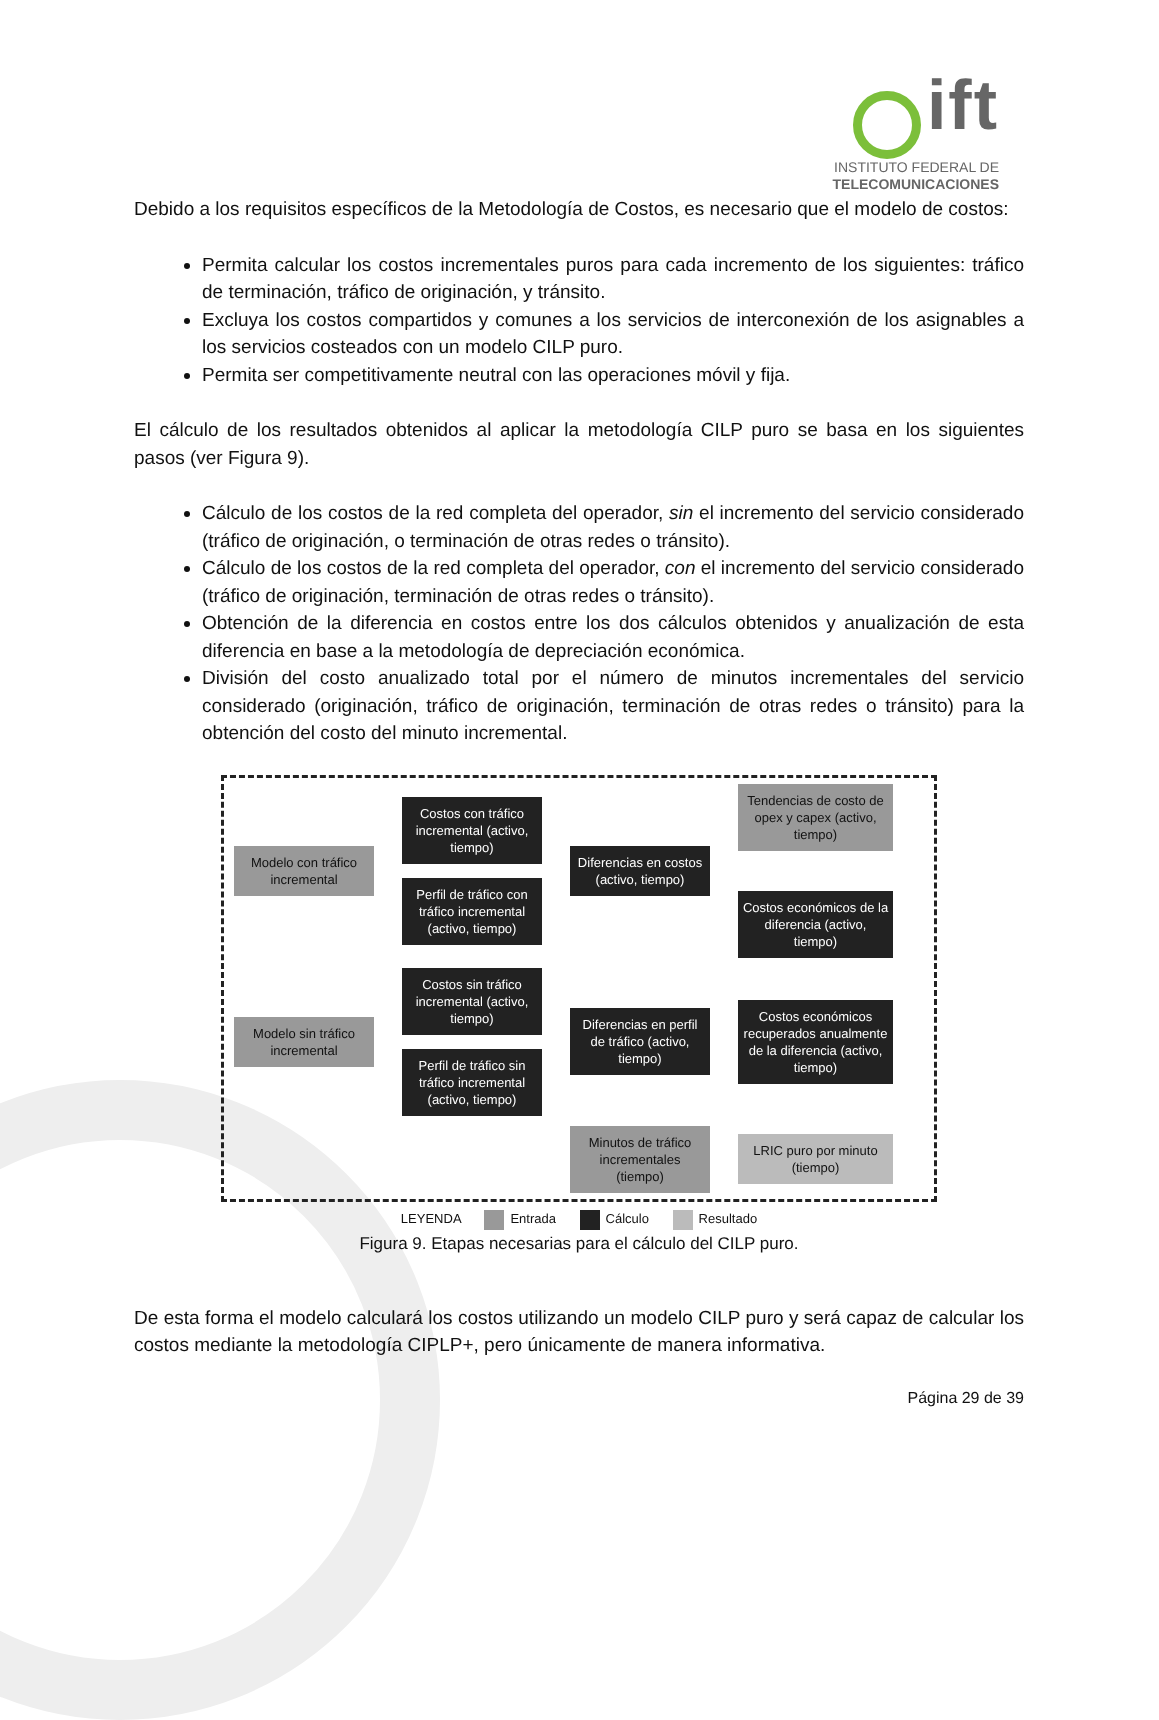ift
INSTITUTO FEDERAL DE
TELECOMUNICACIONES
Debido a los requisitos específicos de la Metodología de Costos, es necesario que el modelo de costos:
Permita calcular los costos incrementales puros para cada incremento de los siguientes: tráfico de terminación, tráfico de originación, y tránsito.
Excluya los costos compartidos y comunes a los servicios de interconexión de los asignables a los servicios costeados con un modelo CILP puro.
Permita ser competitivamente neutral con las operaciones móvil y fija.
El cálculo de los resultados obtenidos al aplicar la metodología CILP puro se basa en los siguientes pasos (ver Figura 9).
Cálculo de los costos de la red completa del operador, sin el incremento del servicio considerado (tráfico de originación, o terminación de otras redes o tránsito).
Cálculo de los costos de la red completa del operador, con el incremento del servicio considerado (tráfico de originación, terminación de otras redes o tránsito).
Obtención de la diferencia en costos entre los dos cálculos obtenidos y anualización de esta diferencia en base a la metodología de depreciación económica.
División del costo anualizado total por el número de minutos incrementales del servicio considerado (originación, tráfico de originación, terminación de otras redes o tránsito) para la obtención del costo del minuto incremental.
Modelo con tráfico incremental
Costos con tráfico incremental (activo, tiempo)
Perfil de tráfico con tráfico incremental (activo, tiempo)
Diferencias en costos (activo, tiempo)
Tendencias de costo de opex y capex (activo, tiempo)
Costos económicos de la diferencia (activo, tiempo)
Modelo sin tráfico incremental
Costos sin tráfico incremental (activo, tiempo)
Perfil de tráfico sin tráfico incremental (activo, tiempo)
Diferencias en perfil de tráfico (activo, tiempo)
Costos económicos recuperados anualmente de la diferencia (activo, tiempo)
Minutos de tráfico incrementales (tiempo)
LRIC puro por minuto (tiempo)
LEYENDA Entrada Cálculo Resultado
Figura 9. Etapas necesarias para el cálculo del CILP puro.
De esta forma el modelo calculará los costos utilizando un modelo CILP puro y será capaz de calcular los costos mediante la metodología CIPLP+, pero únicamente de manera informativa.
Página 29 de 39